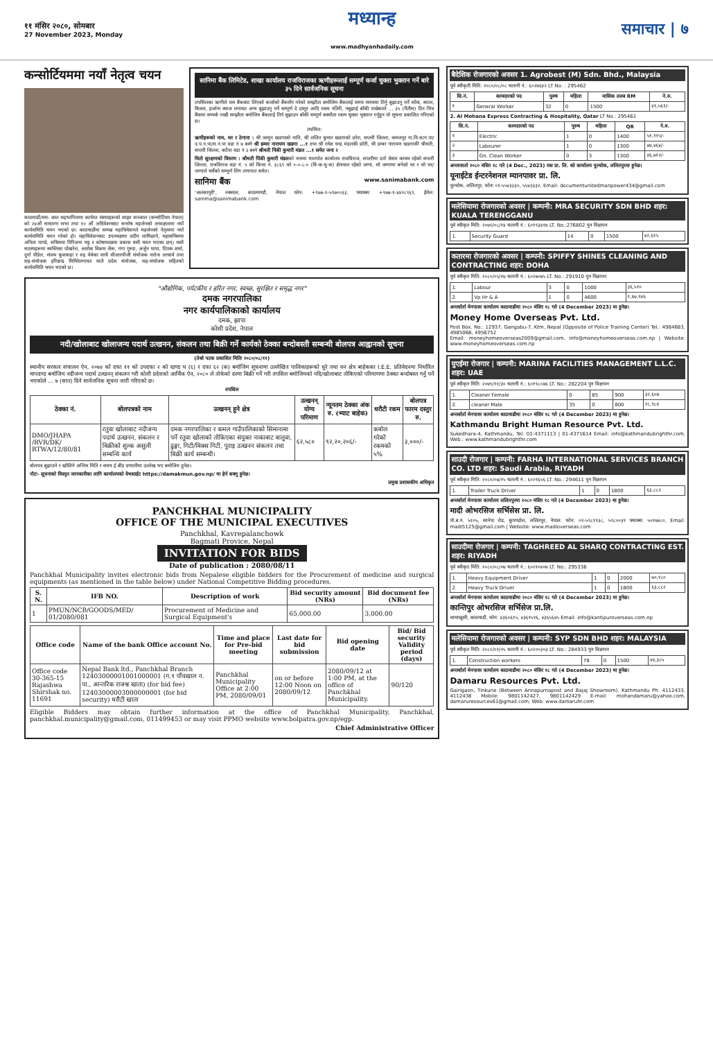११ मंसिर २०८०, सोमबार
27 November 2023, Monday
मध्यान्ह
www.madhyanhadaily.com
समाचार | ७
कन्सोर्टियममा नयाँ नेतृत्व चयन
काठमाडौं/मस- बाल सहभागितामा कार्यरत संस्थाहरूको साझा सञ्जाल (कन्सोर्टियम नेपाल) को २४औं साधारण सभा तथा १० औं अधिवेशनबाट सन्तोष महर्जनको अध्यक्षतामा नयाँ कार्यसमिति चयन भएको छ। काठमाडौंमा सम्पन्न महाधिवेशनले महर्जनको नेतृत्वमा नयाँ कार्यसमिति चयन गरेको हो। महाधिवेशनबाट उपाध्यक्षमा प्रदीप लामिछाने, महासचिवमा अनिता पाण्डे, सचिवमा निरिजना भट्ट र कोषाध्यक्षमा प्रकाश वसी चयन भएका छन्। यस्तै सदस्यहरूमा स्वस्तिका पोखरेल, अशोक विक्रम जैरू, गंगा गुरुङ, अर्जुन थापा, दिपक शर्मा, दुर्गा पौडेल, संजय कुशवाहा र रुद्र थेवेका साथै सीआरपीजी संयोजक सरोज आचार्य तथा सह-संयोजक हरिश्चन्द्र घिमिरेलगायत सातै प्रदेश संयोजक, सह-संयोजक सहितको कार्यसमिति चयन भएको छ।
सानिमा बैंक लिमिटेड, शाखा कार्यालय राजविराजका ऋणीहरूलाई सम्पूर्ण कर्जा चुक्ता भुक्तान गर्ने बारे ३५ दिने सार्वजनिक सूचना
तपसिलका ऋणीले यस बैंकबाट लिएको कर्जाको बैंकसँग गरेको सम्झौता बमोजिम बैंकलाई समय समयमा तिर्नु बुझाउनु पर्ने साँवा, ब्याज, किस्ता, हर्जाना ब्याज लगायत अन्य बुझाउनु पर्ने सम्पूर्ण दे दस्तुर आदि रकम नतिरी, नबुझाई बाँकी राखेकाले ... ३५ (पैंतीस) दिन भित्र बैंकमा सम्पर्क राखी सम्झौता बमोजिम बैंकलाई तिर्न बुझाउन बाँकी सम्पूर्ण बक्यौता रकम चुक्ता भुक्तान गर्नुहुन यो सूचना प्रकाशित गरिएको छ।
तपसिल:
ऋणीहरूको नाम, थर र ठेगाना : श्री जामुन खडगाको नाति, श्री ललित कुमार खडगाको छोरा, सप्तरी जिल्ला, कमलपुर गा.वि.स/न.पा/उ.प.न.पा/म.न.पा वडा नं ७ बस्ने श्री डम्वर नारायण खडगा ...१ तथा श्री रमेश चन्द्र मंडलकी छोरी, श्री डम्वर नारायण खडगाकी श्रीमती, सप्तरी जिल्ला, कटैया वडा नं ३ बस्ने श्रीमती पिंकी कुमारी मंडल ...१ समेत जना २
धितो सुरक्षणको विवरण : श्रीमती पिंकी कुमारी मंडलको नाममा मालपोत कार्यालय राजविराज, सप्तरीमा दर्ता श्रेस्ता कायम रहेको सप्तरी जिल्ला, राजविराज वडा नं. ५ को कित्ता नं. ३८६९ को ०-०-८-० (वि-क-धु-क) क्षेत्रफल रहेको जग्गा, सो जग्गामा बनेको घर र सो घर/जग्गाले चर्चेको सम्पूर्ण लिग लगापात समेत।
सानिमा बैंक www.sanimabank.com
'अलकापुरी', नक्साल, काठमाण्डौ, नेपाल फोन: +९७७-१-५९७००३३, फ्याक्स: +९७७-१-४४२८९६९, ईमेल: sanima@sanimabank.com
"औद्योगिक, पर्यटकीय र हरित नगर, स्वच्छ, सुरक्षित र समृद्ध नगर"
दमक नगरपालिका
नगर कार्यपालिकाको कार्यालय
दमक, झापा
कोशी प्रदेश, नेपाल
नदी/खोलाबाट खोलाजन्य पदार्थ उत्खनन, संकलन तथा बिक्री गर्ने कार्यको ठेक्का बन्दोबस्ती सम्बन्धी बोलपत्र आह्वानको सूचना
(तेश्रो पटक प्रकाशित मितिः २०८०/०८/११)
स्थानीय सरकार संचालन ऐन, २०७४ को दफा ११ को उपदफा २ को खण्ड घ (६) र दफा ६२ (क) बमोजिम सूचनामा उल्लेखित पालिकाहरूको चुरे तथा वन क्षेत्र बाहेकका I.E.E. प्रतिवेदनमा निर्धारित मापदण्ड बमोजिम नदीजन्य पदार्थ उत्खनन् संकलन गरी कोशी प्रदेशको आर्थिक ऐन, २०८० ले तोकेको दरमा बिक्री गर्ने गरी तपसिल बमोजिमको नदि/खोलाबाट तोकिएको परिमाणमा ठेक्का बन्दोबस्त गर्नु पर्ने भएकोले ... ७ (सात) दिने सार्वजनिक सूचना जारी गरिएको छ।
तपसिल
| ठेक्का नं. | बोलपत्रको नाम | उत्खनन् हुने क्षेत्र | उत्खनन् योग्य परिमाण | न्यूनतम ठेक्का अंक रु. (भ्याट बाहेक) | धरौटी रकम | बोलपत्र फारम दस्तुर रु. |
| --- | --- | --- | --- | --- | --- | --- |
| DMO/JHAPA /RVR/DK/ RTWA/12/80/81 | रतुवा खोलाबाट नदीजन्य पदार्थ उत्खनन, संकलन र बिक्रीको शुल्क असुली सम्बन्धि कार्य | दमक नगरपालिका र कमल गाउँपालिकाको सिमानामा पर्ने रतुवा खोलाको तोकिएका संयुक्त नाकाबाट बालुवा, ढुङ्गा, गिटी/मिक्स गिटी, पुराइ उत्खनन संकलन तथा बिक्री कार्य सम्बन्धी। | ६२,५८० | ९२,२०,२०६/- | कबोल गरेको रकमको ५% | ३,०००/- |
बोलपत्र बुझाउने र खोलिने अन्तिम मिति र समय ई बीड प्रणालीमा उल्लेख भए बमोजिम हुनेछ।
नोटः- सूचनाको विस्तृत जानकारीका लागि कार्यालयको वेभसाईट https://damakmun.gov.np/ मा हेर्न सक्नु हुनेछ।
प्रमुख प्रशासकीय अधिकृत
PANCHKHAL MUNICIPALITY
OFFICE OF THE MUNICIPAL EXECUTIVES
Panchkhal, Kavrepalanchowk
Bagmati Provice, Nepal
INVITATION FOR BIDS
Date of publication : 2080/08/11
Panchkhal Municipality invites electronic bids from Nepalese eligible bidders for the Procurement of medicine and surgical equipments (as mentioned in the table below) under National Competitive Bidding procedures.
| S. N. | IFB NO. | Description of work | Bid security amount (NRs) | Bid document fee (NRs) |
| --- | --- | --- | --- | --- |
| 1 | PMUN/NCB/GOODS/MED/ 01/2080/081 | Procurement of Medicine and Surgical Equipment's | 65,000.00 | 3,000.00 |
| Office code | Name of the bank Office account No. | Time and place for Pre-bid meeting | Last date for bid submission | Bid opening date | Bid/ Bid security Validity period (days) |
| --- | --- | --- | --- | --- | --- |
| Office code 30-365-15 Rajashwa Shirshak no. 11691 | Nepal Bank ltd., Panchkhal Branch 12403000001001000001 (ग.१ पाँचखाल न. पा., आन्तरिक राजश्व खाता) (for bid fee) 12403000003000000001 (for bid security) धरौटी खाता | Panchkhal Municipality Office at 2:00 PM, 2080/09/01 | on or before 12:00 Noon on 2080/09/12 | 2080/09/12 at 1:00 PM, at the office of Panchkhal Municipality. | 90/120 |
Eligible Bidders may obtain further information at the office of Panchkhal Municipality, Panchkhal, panchkhal.municipality@gmail.com, 011499453 or may visit PPMO website www.bolpatra.gov.np/egp.
Chief Administrative Officer
बैदेशिक रोजगारको अवसर 1. Agrobest (M) Sdn. Bhd., Malaysia
पूर्व स्वीकृती मिति: २०८०/०८/०८ चलानी नं.: ६०२७६४२ LT No. : 295462
| सि.नं. | कामदारको पद | पुरुष | महिला | मासिक तलब RM | ने.रु. |
| --- | --- | --- | --- | --- | --- |
| १ | General Worker | 32 | 0 | 1500 | ४१,५६१/- |
2. Al Mohana Express Contracting & Hospitality, Qatar LT No.: 295461
| सि.नं. | कामदारको पद | पुरुष | महिला | QR | ने.रु. |
| --- | --- | --- | --- | --- | --- |
| १ | Electric | 1 | 0 | 1400 | ५१,११५/- |
| २ | Labourer | 1 | 0 | 1300 | ४७,४६४/- |
| ३ | Gn. Clean Worker | 0 | 3 | 1300 | ४६,७१२/- |
अन्तरवार्ता २०८० मंसिर १८ गते (4 Dec., 2023) यस प्रा. लि. को कार्यालय पुल्चोक, ललितपुरमा हुनेछ।
यूनाईटेड ईन्टरनेशनल म्यानपावर प्रा. लि.
पुल्चोक, ललितपुर, फोनः ०१-५५४३३३०, ५५४३३३२, Email: documentunitedmanpower434@gmail.com
मलेसियामा रोजगारको अवसर | कम्पनी: MRA SECURITY SDN BHD शहर: KUALA TERENGGANU
पूर्व स्वीकृत मिति: २०७९/०८/१४ चलानी नं.: ६०१९३४१७ LT. No.:276802 पुन विज्ञापन
| 1. | Security Guard | 14 | 0 | 1500 | ४२,६१५ |
कतारमा रोजगारको अवसर | कम्पनी: SPIFFY SHINES CLEANING AND CONTRACTING शहर: DOHA
पूर्व स्वीकृत मिति: २०८०/०५/१७ चलानी नं.: ६०२७०७५ LT. No.: 291910 पुन विज्ञापन
| 1. | Labour | 3 | 0 | 1000 | ३६,५१० |
| 2. | Vp Hr & A | 1 | 0 | 4600 | १,६७,९४६ |
अन्तर्वार्ता मेनपावर कार्यालय काठमाडौमा २०८० मंसिर १८ गते (4 December 2023) मा हुनेछ।
Money Home Overseas Pvt. Ltd.
Post Box. No.: 12937, Gangabu-7, Ktm, Nepal (Opposite of Police Training Center) Tel.: 4984683, 4985068, 4956752
Email: moneyhomeoverseas2009@gmail.com, info@moneyhomeoverseas.com.np | Website: www.moneyhomeoverseas.com.np
युएईमा रोजगार | कम्पनी: MARINA FACILITIES MANAGEMENT L.L.C. शहर: UAE
पूर्व स्वीकृत मिति: २०७९/११/३० चलानी नं.: ६०१९८०७६ LT. No.: 282204 पुन विज्ञापन
| 1. | Cleaner Female | 0 | 85 | 900 | ३२,६०७ |
| 2. | cleaner Male | 35 | 0 | 800 | २८,९८४ |
अन्तर्वार्ता मेनपावर कार्यालय काठमाडौमा २०८० मंसिर १८ गते (4 December 2023) मा हुनेछ।
Kathmandu Bright Human Resource Pvt. Ltd.
Sukedhara-4, Kathmandu, Tel: 01-4371113 | 01-4371614 Email: info@kathmandubrighthr.com, Web.: www.kathmandubrighthr.com
साउदी रोजगार | कम्पनी: FARHA INTERNATIONAL SERVICES BRANCH CO. LTD शहर: Saudi Arabia, RIYADH
पूर्व स्वीकृत मिति: २०८०/०७/१५ चलानी नं.: ६०२९६५६ LT. No.: 294611 पुन विज्ञापन
| 1. | Trailer Truck Driver | 1 | 0 | 1800 | ६३,८८२ |
अन्तर्वार्ता मेनपावर कार्यालय ललितपुरमा २०८० मंसिर १८ गते (4 December 2023) मा हुनेछ।
मादी ओभरसिज सर्भिसेस प्रा. लि.
पो.ब.नं. ५१०५, सानेपा रोड, कुपण्डोल, ललितपुर, नेपाल. फोन: ०१-५९८११३८, ५९८००३९ फ्याक्स: ५०१७४८०, Email: madi5125@gmail.com | Website: www.madioverseas.com
साउदीमा रोजगार | कम्पनी: TAGHREED AL SHARQ CONTRACTING EST. शहर: RIYADH
पूर्व स्वीकृत मिति: २०८०/०८/०७ चलानी नं.: ६०२१०४०७ LT. No.: 295336
| 1. | Heavy Equipment Driver | 1 | 0 | 2000 | ७०,९८० |
| 2. | Heavy Truck Driver | 1 | 0 | 1800 | ६३,८८२ |
अन्तर्वार्ता मेनपावर कार्यालय काठमाडौमा २०८० मंसिर १८ गते (4 December 2023) मा हुनेछ।
कान्तिपुर ओभरसिज सर्भिसेज प्रा.लि.
सामाखुसी, काठमाडौं, फोन: ४३६०६१५, ४३६१५१६, ४३६५६४५ Email: info@kantipuroverseas.com.np
मलेसियामा रोजगारको अवसर | कम्पनी: SYP SDN BHD शहर: MALAYSIA
पूर्व स्वीकृत मिति: २०८०/०१/०५ चलानी नं.: ६०२००३०३ LT. No.: 284933 पुन विज्ञापन
| 1. | Construction workers | 78 | 0 | 1500 | ४४,३८५ |
अन्तर्वार्ता मेनपावर कार्यालय काठमाडौमा २०८० मंसिर १८ गते (4 December 2023) मा हुनेछ।
Damaru Resources Pvt. Ltd.
Gairigaon, Tinkune (Between Annapurnapost and Bajaj Showroom), Kathmandu Ph: 4112433, 4112438 Mobile: 9801142427, 9801142429 E-mail: mohandamaru@yahoo.com, damaruresources61@gmail.com, Web: www.damaruhr.com